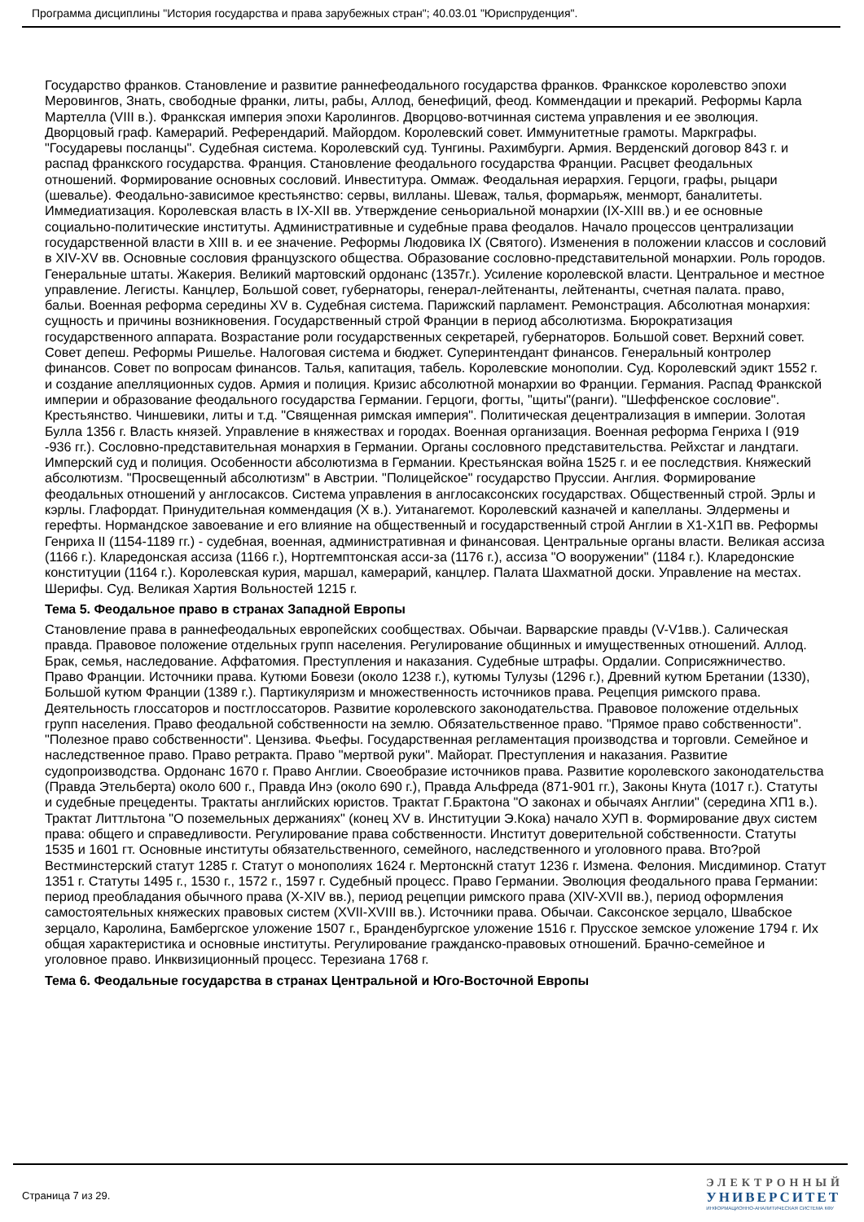Программа дисциплины "История государства и права зарубежных стран"; 40.03.01 "Юриспруденция".
Государство франков. Становление и развитие раннефеодального государства франков. Франкское королевство эпохи Меровингов, Знать, свободные франки, литы, рабы, Аллод, бенефиций, феод. Коммендации и прекарий. Реформы Карла Мартелла (VIII в.). Франкская империя эпохи Каролингов. Дворцово-вотчинная система управления и ее эволюция. Дворцовый граф. Камерарий. Референдарий. Майордом. Королевский совет. Иммунитетные грамоты. Маркграфы. "Государевы посланцы". Судебная система. Королевский суд. Тунгины. Рахимбурги. Армия. Верденский договор 843 г. и распад франкского государства. Франция. Становление феодального государства Франции. Расцвет феодальных отношений. Формирование основных сословий. Инвеститура. Оммаж. Феодальная иерархия. Герцоги, графы, рыцари (шевалье). Феодально-зависимое крестьянство: сервы, вилланы. Шеваж, талья, формарьяж, менморт, баналитеты. Иммедиатизация. Королевская власть в IX-XII вв. Утверждение сеньориальной монархии (IX-XIII вв.) и ее основные социально-политические институты. Административные и судебные права феодалов. Начало процессов централизации государственной власти в XIII в. и ее значение. Реформы Людовика IX (Святого). Изменения в положении классов и сословий в XIV-XV вв. Основные сословия французского общества. Образование сословно-представительной монархии. Роль городов. Генеральные штаты. Жакерия. Великий мартовский ордонанс (1357г.). Усиление королевской власти. Центральное и местное управление. Легисты. Канцлер, Большой совет, губернаторы, генерал-лейтенанты, лейтенанты, счетная палата. право, бальи. Военная реформа середины XV в. Судебная система. Парижский парламент. Ремонстрация. Абсолютная монархия: сущность и причины возникновения. Государственный строй Франции в период абсолютизма. Бюрократизация государственного аппарата. Возрастание роли государственных секретарей, губернаторов. Большой совет. Верхний совет. Совет депеш. Реформы Ришелье. Налоговая система и бюджет. Суперинтендант финансов. Генеральный контролер финансов. Совет по вопросам финансов. Талья, капитация, табель. Королевские монополии. Суд. Королевский эдикт 1552 г. и создание апелляционных судов. Армия и полиция. Кризис абсолютной монархии во Франции. Германия. Распад Франкской империи и образование феодального государства Германии. Герцоги, фогты, "щиты"(ранги). "Шеффенское сословие". Крестьянство. Чиншевики, литы и т.д. "Священная римская империя". Политическая децентрализация в империи. Золотая Булла 1356 г. Власть князей. Управление в княжествах и городах. Военная организация. Военная реформа Генриха I (919 -936 гг.). Сословно-представительная монархия в Германии. Органы сословного представительства. Рейхстаг и ландтаги. Имперский суд и полиция. Особенности абсолютизма в Германии. Крестьянская война 1525 г. и ее последствия. Княжеский абсолютизм. "Просвещенный абсолютизм" в Австрии. "Полицейское" государство Пруссии. Англия. Формирование феодальных отношений у англосаксов. Система управления в англосаксонских государствах. Общественный строй. Эрлы и кэрлы. Глафордат. Принудительная коммендация (X в.). Уитанагемот. Королевский казначей и капелланы. Элдермены и герефты. Нормандское завоевание и его влияние на общественный и государственный строй Англии в Х1-Х1П вв. Реформы Генриха II (1154-1189 гг.) - судебная, военная, административная и финансовая. Центральные органы власти. Великая ассиза (1166 г.). Кларедонская ассиза (1166 г.), Нортгемптонская асси-за (1176 г.), ассиза "О вооружении" (1184 г.). Кларедонские конституции (1164 г.). Королевская курия, маршал, камерарий, канцлер. Палата Шахматной доски. Управление на местах. Шерифы. Суд. Великая Хартия Вольностей 1215 г.
Тема 5. Феодальное право в странах Западной Европы
Становление права в раннефеодальных европейских сообществах. Обычаи. Варварские правды (V-V1вв.). Салическая правда. Правовое положение отдельных групп населения. Регулирование общинных и имущественных отношений. Аллод. Брак, семья, наследование. Аффатомия. Преступления и наказания. Судебные штрафы. Ордалии. Соприсяжничество. Право Франции. Источники права. Кутюми Бовези (около 1238 г.), кутюмы Тулузы (1296 г.), Древний кутюм Бретании (1330), Большой кутюм Франции (1389 г.). Партикуляризм и множественность источников права. Рецепция римского права. Деятельность глоссаторов и постглоссаторов. Развитие королевского законодательства. Правовое положение отдельных групп населения. Право феодальной собственности на землю. Обязательственное право. "Прямое право собственности". "Полезное право собственности". Цензива. Фьефы. Государственная регламентация производства и торговли. Семейное и наследственное право. Право ретракта. Право "мертвой руки". Майорат. Преступления и наказания. Развитие судопроизводства. Ордонанс 1670 г. Право Англии. Своеобразие источников права. Развитие королевского законодательства (Правда Этельберта) около 600 г., Правда Инэ (около 690 г.), Правда Альфреда (871-901 гг.), Законы Кнута (1017 г.). Статуты и судебные прецеденты. Трактаты английских юристов. Трактат Г.Брактона "О законах и обычаях Англии" (середина ХП1 в.). Трактат Литтльтона "О поземельных держаниях" (конец XV в. Институции Э.Кока) начало ХУП в. Формирование двух систем права: общего и справедливости. Регулирование права собственности. Институт доверительной собственности. Статуты 1535 и 1601 гт. Основные институты обязательственного, семейного, наследственного и уголовного права. Вто?рой Вестминстерский статут 1285 г. Статут о монополиях 1624 г. Мертонскнй статут 1236 г. Измена. Фелония. Мисдиминор. Статут 1351 г. Статуты 1495 г., 1530 г., 1572 г., 1597 г. Судебный процесс. Право Германии. Эволюция феодального права Германии: период преобладания обычного права (X-XIV вв.), период рецепции римского права (XIV-XVII вв.), период оформления самостоятельных княжеских правовых систем (XVII-XVIII вв.). Источники права. Обычаи. Саксонское зерцало, Швабское зерцало, Каролина, Бамбергское уложение 1507 г., Бранденбургское уложение 1516 г. Прусское земское уложение 1794 г. Их общая характеристика и основные институты. Регулирование гражданско-правовых отношений. Брачно-семейное и уголовное право. Инквизиционный процесс. Терезиана 1768 г.
Тема 6. Феодальные государства в странах Центральной и Юго-Восточной Европы
Страница 7 из 29.
ЭЛЕКТРОННЫЙ
УНИВЕРСИТЕТ
ИНФОРМАЦИОННО-АНАЛИТИЧЕСКАЯ СИСТЕМА КФУ